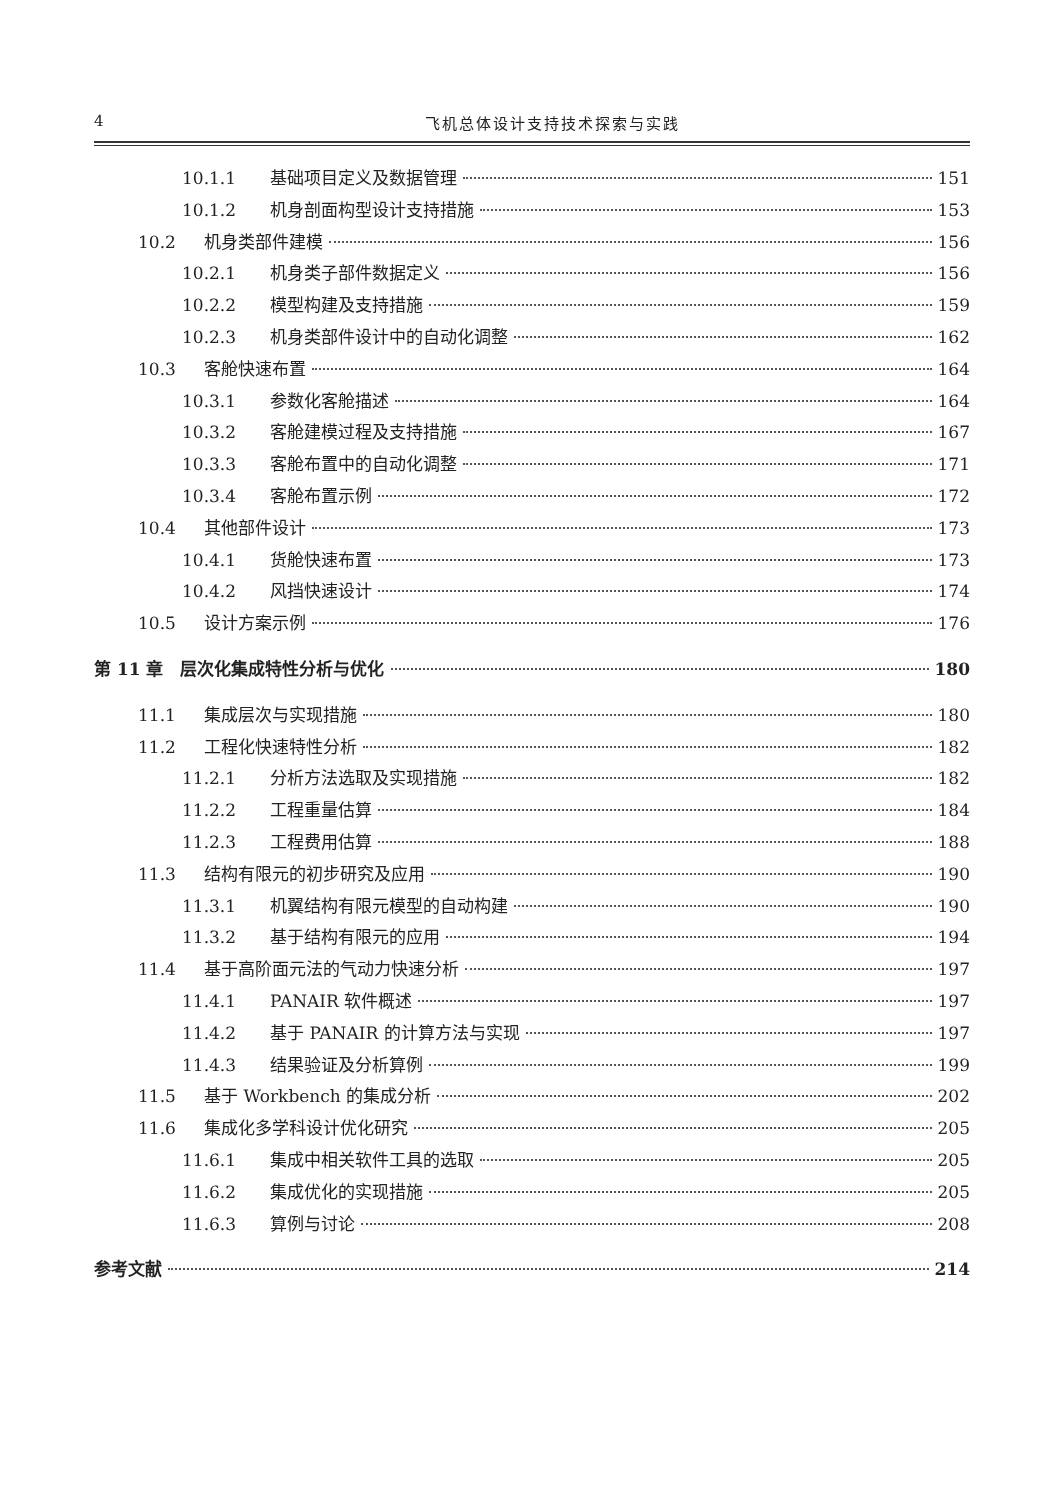4 飞机总体设计支持技术探索与实践
10.1.1 基础项目定义及数据管理 151
10.1.2 机身剖面构型设计支持措施 153
10.2 机身类部件建模 156
10.2.1 机身类子部件数据定义 156
10.2.2 模型构建及支持措施 159
10.2.3 机身类部件设计中的自动化调整 162
10.3 客舱快速布置 164
10.3.1 参数化客舱描述 164
10.3.2 客舱建模过程及支持措施 167
10.3.3 客舱布置中的自动化调整 171
10.3.4 客舱布置示例 172
10.4 其他部件设计 173
10.4.1 货舱快速布置 173
10.4.2 风挡快速设计 174
10.5 设计方案示例 176
第 11 章　层次化集成特性分析与优化 180
11.1 集成层次与实现措施 180
11.2 工程化快速特性分析 182
11.2.1 分析方法选取及实现措施 182
11.2.2 工程重量估算 184
11.2.3 工程费用估算 188
11.3 结构有限元的初步研究及应用 190
11.3.1 机翼结构有限元模型的自动构建 190
11.3.2 基于结构有限元的应用 194
11.4 基于高阶面元法的气动力快速分析 197
11.4.1 PANAIR 软件概述 197
11.4.2 基于 PANAIR 的计算方法与实现 197
11.4.3 结果验证及分析算例 199
11.5 基于 Workbench 的集成分析 202
11.6 集成化多学科设计优化研究 205
11.6.1 集成中相关软件工具的选取 205
11.6.2 集成优化的实现措施 205
11.6.3 算例与讨论 208
参考文献 214